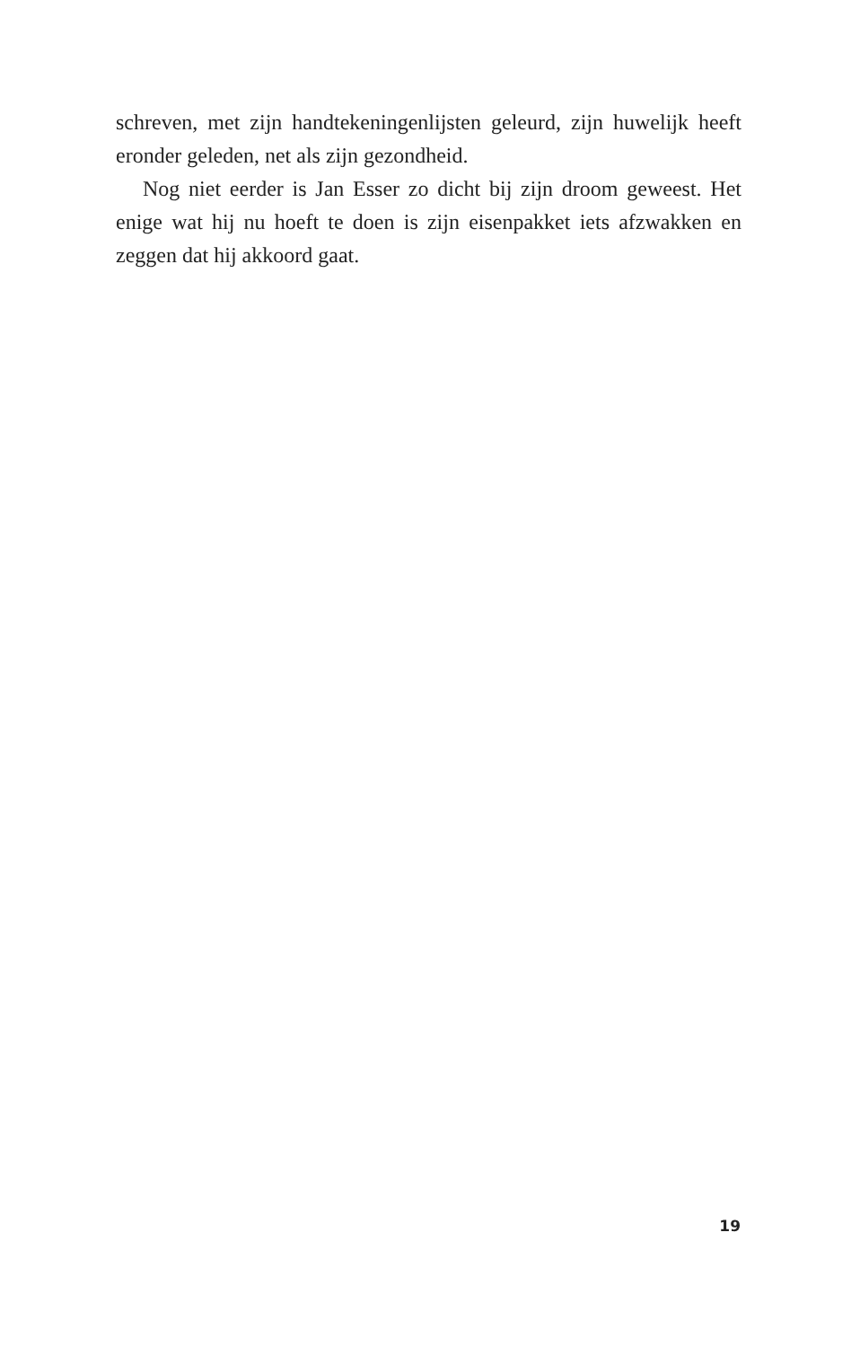schreven, met zijn handtekeningenlijsten geleurd, zijn huwelijk heeft eronder geleden, net als zijn gezondheid.
Nog niet eerder is Jan Esser zo dicht bij zijn droom geweest. Het enige wat hij nu hoeft te doen is zijn eisenpakket iets afzwakken en zeggen dat hij akkoord gaat.
19